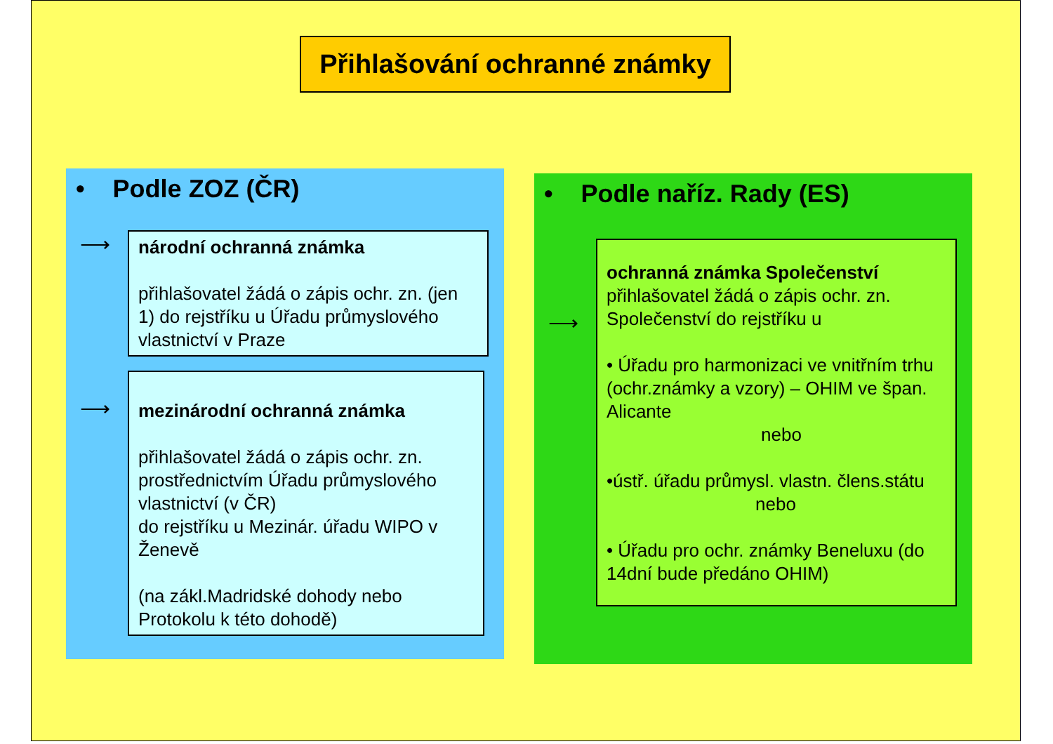Přihlašování ochranné známky
• Podle ZOZ (ČR)
⟶
národní ochranná známka
přihlašovatel žádá o zápis ochr. zn. (jen 1) do rejstříku u Úřadu průmyslového vlastnictví v Praze
⟶
mezinárodní ochranná známka
přihlašovatel žádá o zápis ochr. zn. prostřednictvím Úřadu průmyslového vlastnictví (v ČR)
do rejstříku u Mezinár. úřadu WIPO v Ženevě
(na zákl.Madridské dohody nebo Protokolu k této dohodě)
• Podle naříz. Rady (ES)
⟶
ochranná známka Společenství
přihlašovatel žádá o zápis ochr. zn. Společenství do rejstříku u
• Úřadu pro harmonizaci ve vnitřním trhu (ochr.známky a vzory) – OHIM ve špan. Alicante
nebo
•ústř. úřadu průmysl. vlastn. člens.státu
nebo
• Úřadu pro ochr. známky Beneluxu (do 14dní bude předáno OHIM)